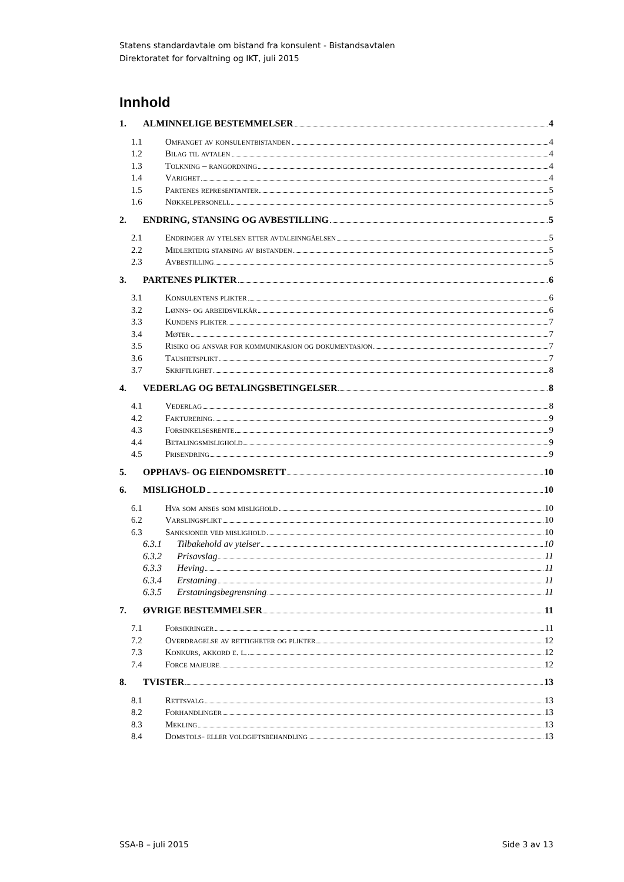Statens standardavtale om bistand fra konsulent - Bistandsavtalen
Direktoratet for forvaltning og IKT, juli 2015
Innhold
1. ALMINNELIGE BESTEMMELSER 4
1.1 Omfanget av konsulentbistanden 4
1.2 Bilag til avtalen 4
1.3 Tolkning – rangordning 4
1.4 Varighet 4
1.5 Partenes representanter 5
1.6 Nøkkelpersonell 5
2. ENDRING, STANSING OG AVBESTILLING 5
2.1 Endringer av ytelsen etter avtaleinngåelsen 5
2.2 Midlertidig stansing av bistanden 5
2.3 Avbestilling 5
3. PARTENES PLIKTER 6
3.1 Konsulentens plikter 6
3.2 Lønns- og arbeidsvilkår 6
3.3 Kundens plikter 7
3.4 Møter 7
3.5 Risiko og ansvar for kommunikasjon og dokumentasjon 7
3.6 Taushetsplikt 7
3.7 Skriftlighet 8
4. VEDERLAG OG BETALINGSBETINGELSER 8
4.1 Vederlag 8
4.2 Fakturering 9
4.3 Forsinkelsesrente 9
4.4 Betalingsmislighold 9
4.5 Prisendring 9
5. OPPHAVS- OG EIENDOMSRETT 10
6. MISLIGHOLD 10
6.1 Hva som anses som mislighold 10
6.2 Varslingsplikt 10
6.3 Sanksjoner ved mislighold 10
6.3.1 Tilbakehold av ytelser 10
6.3.2 Prisavslag 11
6.3.3 Heving 11
6.3.4 Erstatning 11
6.3.5 Erstatningsbegrensning 11
7. ØVRIGE BESTEMMELSER 11
7.1 Forsikringer 11
7.2 Overdragelse av rettigheter og plikter 12
7.3 Konkurs, akkord e. l. 12
7.4 Force majeure 12
8. TVISTER 13
8.1 Rettsvalg 13
8.2 Forhandlinger 13
8.3 Mekling 13
8.4 Domstols- eller voldgiftsbehandling 13
SSA-B – juli 2015 Side 3 av 13